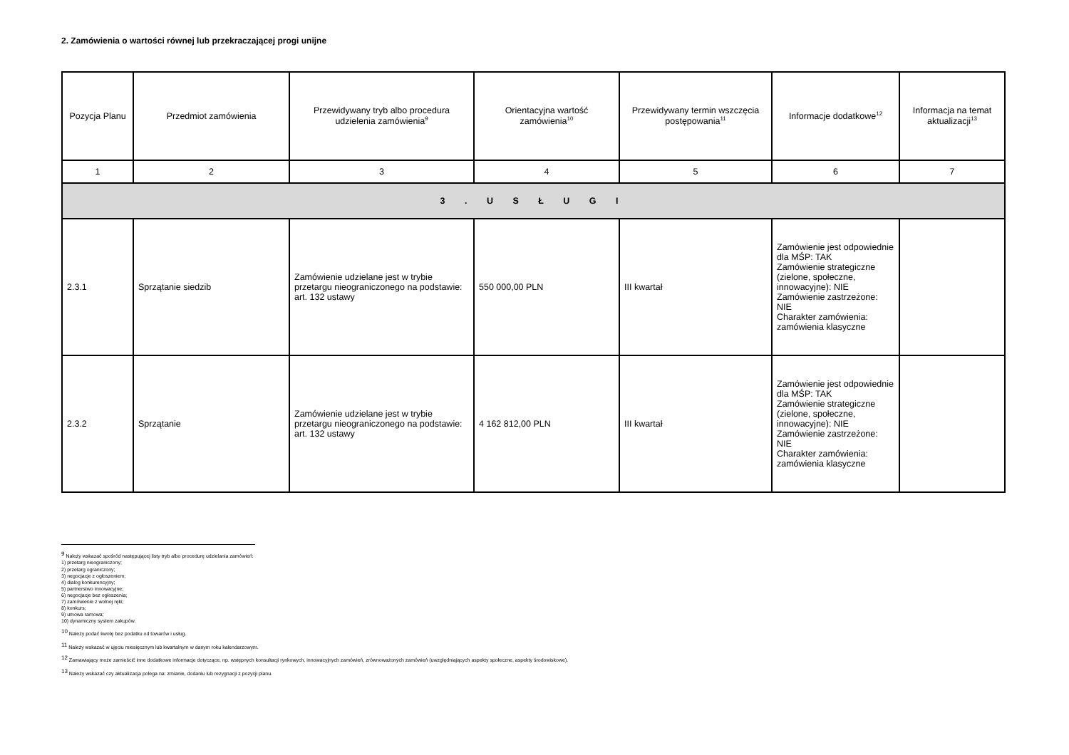2. Zamówienia o wartości równej lub przekraczającej progi unijne
| Pozycja Planu | Przedmiot zamówienia | Przewidywany tryb albo procedura udzielenia zamówienia<sup>9</sup> | Orientacyjna wartość zamówienia<sup>10</sup> | Przewidywany termin wszczęcia postępowania<sup>11</sup> | Informacje dodatkowe<sup>12</sup> | Informacja na temat aktualizacji<sup>13</sup> |
| --- | --- | --- | --- | --- | --- | --- |
| 1 | 2 | 3 | 4 | 5 | 6 | 7 |
| 3 . U S Ł U G I | | | | | | |
| 2.3.1 | Sprzątanie siedzib | Zamówienie udzielane jest w trybie przetargu nieograniczonego na podstawie: art. 132 ustawy | 550 000,00 PLN | III kwartał | Zamówienie jest odpowiednie dla MŚP: TAK Zamówienie strategiczne (zielone, społeczne, innowacyjne): NIE Zamówienie zastrzeżone: NIE Charakter zamówienia: zamówienia klasyczne | |
| 2.3.2 | Sprzątanie | Zamówienie udzielane jest w trybie przetargu nieograniczonego na podstawie: art. 132 ustawy | 4 162 812,00 PLN | III kwartał | Zamówienie jest odpowiednie dla MŚP: TAK Zamówienie strategiczne (zielone, społeczne, innowacyjne): NIE Zamówienie zastrzeżone: NIE Charakter zamówienia: zamówienia klasyczne | |
<sup>9</sup> Należy wskazać spośród następującej listy tryb albo procedurę udzielania zamówień:
1) przetarg nieograniczony;
2) przetarg ograniczony;
3) negocjacje z ogłoszeniem;
4) dialog konkurencyjny;
5) partnerstwo innowacyjne;
6) negocjacje bez ogłoszenia;
7) zamówienie z wolnej ręki;
8) konkurs;
9) umowa ramowa;
10) dynamiczny system zakupów.
<sup>10</sup> Należy podać kwotę bez podatku od towarów i usług.
<sup>11</sup> Należy wskazać w ujęciu miesięcznym lub kwartalnym w danym roku kalendarzowym.
<sup>12</sup> Zamawiający może zamieścić inne dodatkowe informacje dotyczące, np. wstępnych konsultacji rynkowych, innowacyjnych zamówień, zrównoważonych zamówień (uwzględniających aspekty społeczne, aspekty środowiskowe).
<sup>13</sup> Należy wskazać czy aktualizacja polega na: zmianie, dodaniu lub rezygnacji z pozycji planu.